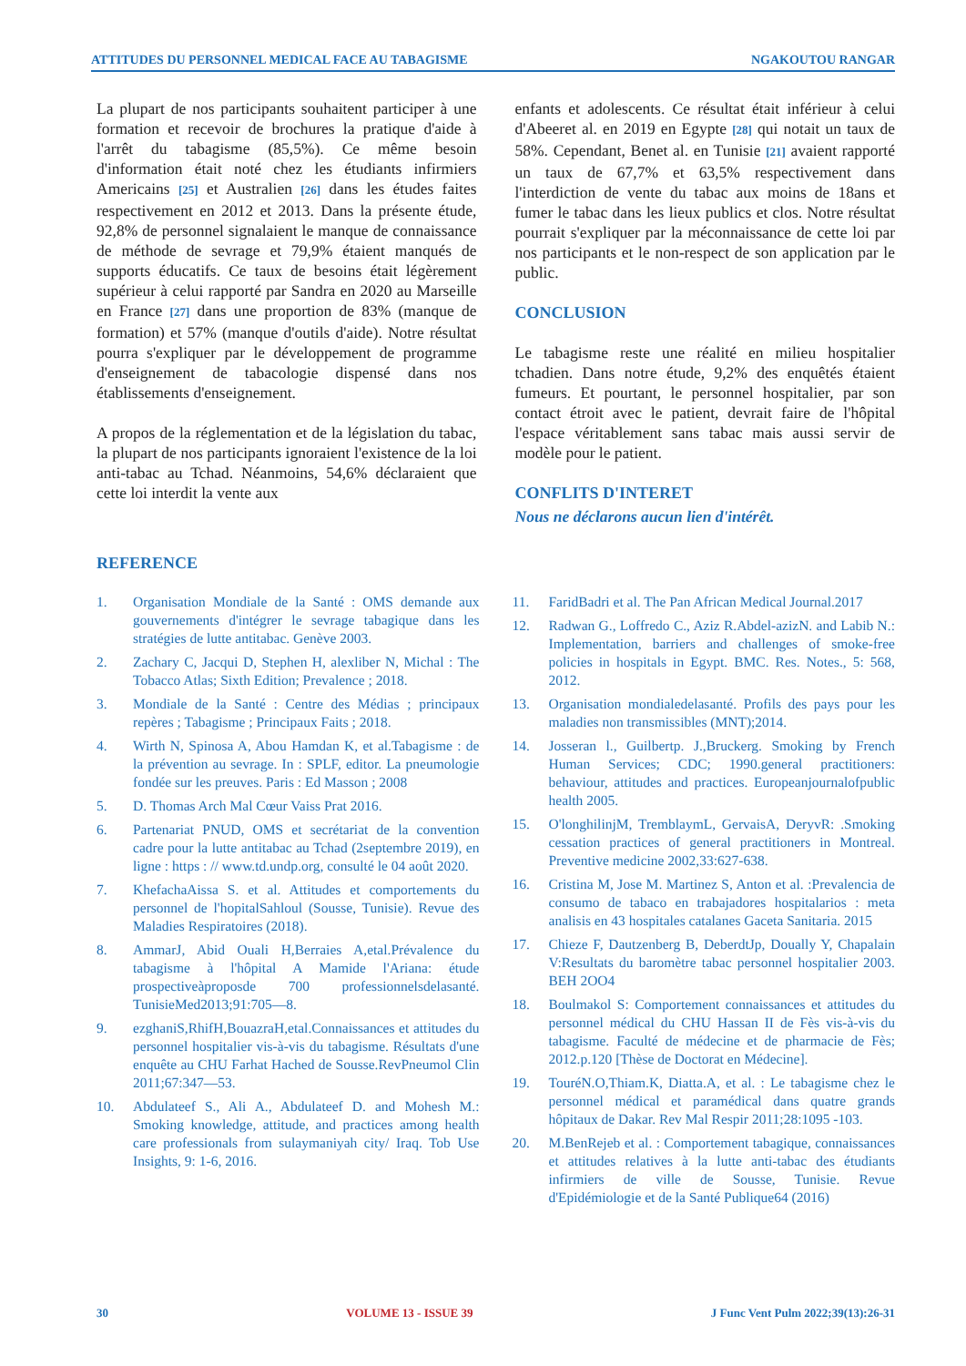ATTITUDES DU PERSONNEL MEDICAL FACE AU TABAGISME NGAKOUTOU RANGAR
La plupart de nos participants souhaitent participer à une formation et recevoir de brochures la pratique d'aide à l'arrêt du tabagisme (85,5%). Ce même besoin d'information était noté chez les étudiants infirmiers Americains [25] et Australien [26] dans les études faites respectivement en 2012 et 2013. Dans la présente étude, 92,8% de personnel signalaient le manque de connaissance de méthode de sevrage et 79,9% étaient manqués de supports éducatifs. Ce taux de besoins était légèrement supérieur à celui rapporté par Sandra en 2020 au Marseille en France [27] dans une proportion de 83% (manque de formation) et 57% (manque d'outils d'aide). Notre résultat pourra s'expliquer par le développement de programme d'enseignement de tabacologie dispensé dans nos établissements d'enseignement.
A propos de la réglementation et de la législation du tabac, la plupart de nos participants ignoraient l'existence de la loi anti-tabac au Tchad. Néanmoins, 54,6% déclaraient que cette loi interdit la vente aux
enfants et adolescents. Ce résultat était inférieur à celui d'Abeeret al. en 2019 en Egypte [28] qui notait un taux de 58%. Cependant, Benet al. en Tunisie [21] avaient rapporté un taux de 67,7% et 63,5% respectivement dans l'interdiction de vente du tabac aux moins de 18ans et fumer le tabac dans les lieux publics et clos. Notre résultat pourrait s'expliquer par la méconnaissance de cette loi par nos participants et le non-respect de son application par le public.
CONCLUSION
Le tabagisme reste une réalité en milieu hospitalier tchadien. Dans notre étude, 9,2% des enquêtés étaient fumeurs. Et pourtant, le personnel hospitalier, par son contact étroit avec le patient, devrait faire de l'hôpital l'espace véritablement sans tabac mais aussi servir de modèle pour le patient.
CONFLITS D'INTERET
Nous ne déclarons aucun lien d'intérêt.
REFERENCE
1. Organisation Mondiale de la Santé : OMS demande aux gouvernements d'intégrer le sevrage tabagique dans les stratégies de lutte antitabac. Genève 2003.
2. Zachary C, Jacqui D, Stephen H, alexliber N, Michal : The Tobacco Atlas; Sixth Edition; Prevalence ; 2018.
3. Mondiale de la Santé : Centre des Médias ; principaux repères ; Tabagisme ; Principaux Faits ; 2018.
4. Wirth N, Spinosa A, Abou Hamdan K, et al.Tabagisme : de la prévention au sevrage. In : SPLF, editor. La pneumologie fondée sur les preuves. Paris : Ed Masson ; 2008
5. D. Thomas Arch Mal Cœur Vaiss Prat 2016.
6. Partenariat PNUD, OMS et secrétariat de la convention cadre pour la lutte antitabac au Tchad (2septembre 2019), en ligne : https : // www.td.undp.org, consulté le 04 août 2020.
7. KhefachaAissa S. et al. Attitudes et comportements du personnel de l'hopitalSahloul (Sousse, Tunisie). Revue des Maladies Respiratoires (2018).
8. AmmarJ, Abid Ouali H,Berraies A,etal.Prévalence du tabagisme à l'hôpital A Mamide l'Ariana: étude prospectiveàproposde 700 professionnelsdelasanté. TunisieMed2013;91:705—8.
9. ezghaniS,RhifH,BouazraH,etal.Connaissances et attitudes du personnel hospitalier vis-à-vis du tabagisme. Résultats d'une enquête au CHU Farhat Hached de Sousse.RevPneumol Clin 2011;67:347—53.
10. Abdulateef S., Ali A., Abdulateef D. and Mohesh M.: Smoking knowledge, attitude, and practices among health care professionals from sulaymaniyah city/ Iraq. Tob Use Insights, 9: 1-6, 2016.
11. FaridBadri et al. The Pan African Medical Journal.2017
12. Radwan G., Loffredo C., Aziz R.Abdel-azizN. and Labib N.: Implementation, barriers and challenges of smoke-free policies in hospitals in Egypt. BMC. Res. Notes., 5: 568, 2012.
13. Organisation mondialedelasanté. Profils des pays pour les maladies non transmissibles (MNT);2014.
14. Josseran l., Guilbertp. J.,Bruckerg. Smoking by French Human Services; CDC; 1990.general practitioners: behaviour, attitudes and practices. Europeanjournalofpublic health 2005.
15. O'longhilinjM, TremblaymL, GervaisA, DeryvR: .Smoking cessation practices of general practitioners in Montreal. Preventive medicine 2002,33:627-638.
16. Cristina M, Jose M. Martinez S, Anton et al. :Prevalencia de consumo de tabaco en trabajadores hospitalarios : meta analisis en 43 hospitales catalanes Gaceta Sanitaria. 2015
17. Chieze F, Dautzenberg B, DeberdtJp, Doually Y, Chapalain V:Resultats du baromètre tabac personnel hospitalier 2003. BEH 2OO4
18. Boulmakol S: Comportement connaissances et attitudes du personnel médical du CHU Hassan II de Fès vis-à-vis du tabagisme. Faculté de médecine et de pharmacie de Fès; 2012.p.120 [Thèse de Doctorat en Médecine].
19. TouréN.O,Thiam.K, Diatta.A, et al. : Le tabagisme chez le personnel médical et paramédical dans quatre grands hôpitaux de Dakar. Rev Mal Respir 2011;28:1095 -103.
20. M.BenRejeb et al. : Comportement tabagique, connaissances et attitudes relatives à la lutte anti-tabac des étudiants infirmiers de ville de Sousse, Tunisie. Revue d'Epidémiologie et de la Santé Publique64 (2016)
30 VOLUME 13 - ISSUE 39 J Func Vent Pulm 2022;39(13):26-31